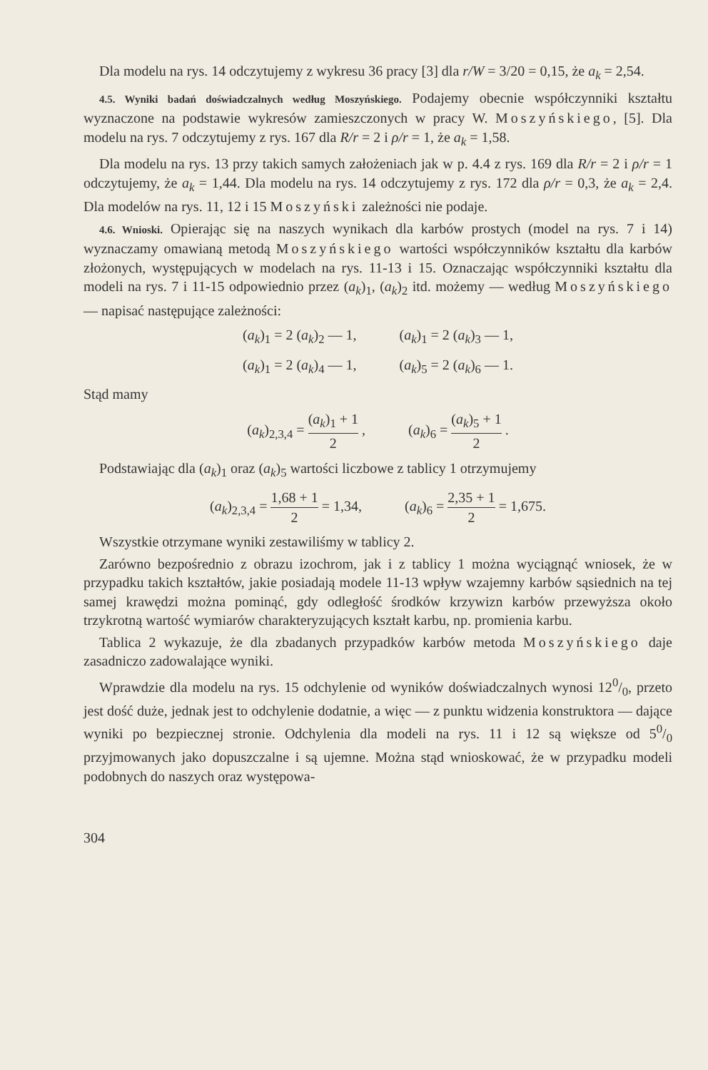Dla modelu na rys. 14 odczytujemy z wykresu 36 pracy [3] dla r/W = 3/20 = 0,15, że a<sub>k</sub> = 2,54.
4.5. Wyniki badań doświadczalnych według Moszyńskiego. Podajemy obecnie współczynniki kształtu wyznaczone na podstawie wykresów zamieszczonych w pracy W. Moszyńskiego, [5]. Dla modelu na rys. 7 odczytujemy z rys. 167 dla R/r = 2 i ρ/r = 1, że a<sub>k</sub> = 1,58.
Dla modelu na rys. 13 przy takich samych założeniach jak w p. 4.4 z rys. 169 dla R/r = 2 i ρ/r = 1 odczytujemy, że a<sub>k</sub> = 1,44. Dla modelu na rys. 14 odczytujemy z rys. 172 dla ρ/r = 0,3, że a<sub>k</sub> = 2,4. Dla modelów na rys. 11, 12 i 15 Moszyński zależności nie podaje.
4.6. Wnioski. Opierając się na naszych wynikach dla karbów prostych (model na rys. 7 i 14) wyznaczamy omawianą metodą Moszyńskiego wartości współczynników kształtu dla karbów złożonych, występujących w modelach na rys. 11-13 i 15. Oznaczając współczynniki kształtu dla modeli na rys. 7 i 11-15 odpowiednio przez (a<sub>k</sub>)<sub>1</sub>, (a<sub>k</sub>)<sub>2</sub> itd. możemy — według Moszyńskiego — napisać następujące zależności:
(a<sub>k</sub>)<sub>1</sub> = 2 (a<sub>k</sub>)<sub>2</sub> — 1, (a<sub>k</sub>)<sub>1</sub> = 2 (a<sub>k</sub>)<sub>3</sub> — 1,
(a<sub>k</sub>)<sub>1</sub> = 2 (a<sub>k</sub>)<sub>4</sub> — 1, (a<sub>k</sub>)<sub>5</sub> = 2 (a<sub>k</sub>)<sub>6</sub> — 1.
Stąd mamy
(a<sub>k</sub>)<sub>2,3,4</sub> = (a<sub>k</sub>)<sub>1</sub> + 1 2 , (a<sub>k</sub>)<sub>6</sub> = (a<sub>k</sub>)<sub>5</sub> + 1 2 .
Podstawiając dla (a<sub>k</sub>)<sub>1</sub> oraz (a<sub>k</sub>)<sub>5</sub> wartości liczbowe z tablicy 1 otrzymujemy
(a<sub>k</sub>)<sub>2,3,4</sub> = 1,68 + 1 2 = 1,34, (a<sub>k</sub>)<sub>6</sub> = 2,35 + 1 2 = 1,675.
Wszystkie otrzymane wyniki zestawiliśmy w tablicy 2.
Zarówno bezpośrednio z obrazu izochrom, jak i z tablicy 1 można wyciągnąć wniosek, że w przypadku takich kształtów, jakie posiadają modele 11-13 wpływ wzajemny karbów sąsiednich na tej samej krawędzi można pominąć, gdy odległość środków krzywizn karbów przewyższa około trzykrotną wartość wymiarów charakteryzujących kształt karbu, np. promienia karbu.
Tablica 2 wykazuje, że dla zbadanych przypadków karbów metoda Moszyńskiego daje zasadniczo zadowalające wyniki.
Wprawdzie dla modelu na rys. 15 odchylenie od wyników doświadczalnych wynosi 120/0, przeto jest dość duże, jednak jest to odchylenie dodatnie, a więc — z punktu widzenia konstruktora — dające wyniki po bezpiecznej stronie. Odchylenia dla modeli na rys. 11 i 12 są większe od 50/0 przyjmowanych jako dopuszczalne i są ujemne. Można stąd wnioskować, że w przypadku modeli podobnych do naszych oraz występowa-
304